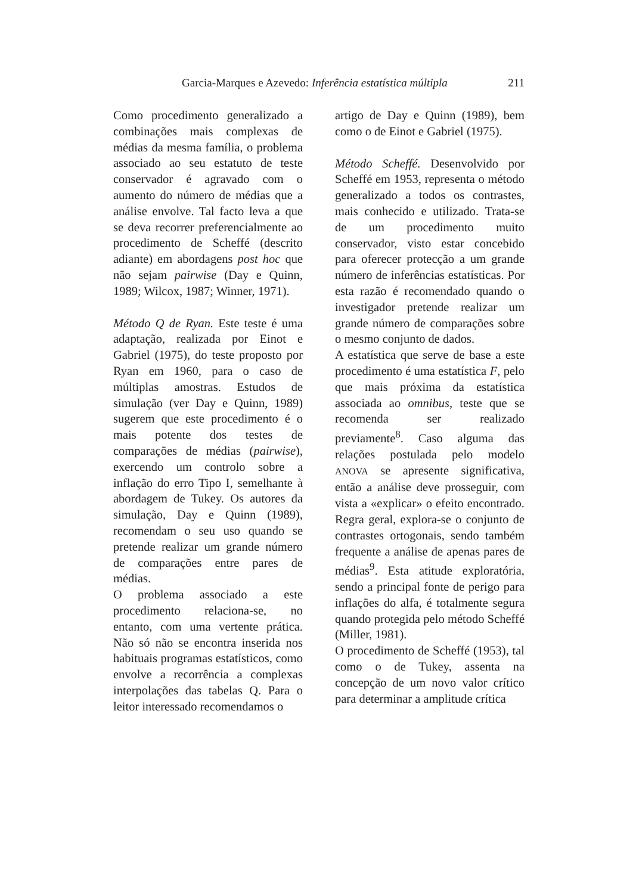Garcia-Marques e Azevedo: Inferência estatística múltipla 211
Como procedimento generalizado a combinações mais complexas de médias da mesma família, o problema associado ao seu estatuto de teste conservador é agravado com o aumento do número de médias que a análise envolve. Tal facto leva a que se deva recorrer preferencialmente ao procedimento de Scheffé (descrito adiante) em abordagens post hoc que não sejam pairwise (Day e Quinn, 1989; Wilcox, 1987; Winner, 1971).
Método Q de Ryan. Este teste é uma adaptação, realizada por Einot e Gabriel (1975), do teste proposto por Ryan em 1960, para o caso de múltiplas amostras. Estudos de simulação (ver Day e Quinn, 1989) sugerem que este procedimento é o mais potente dos testes de comparações de médias (pairwise), exercendo um controlo sobre a inflação do erro Tipo I, semelhante à abordagem de Tukey. Os autores da simulação, Day e Quinn (1989), recomendam o seu uso quando se pretende realizar um grande número de comparações entre pares de médias.
O problema associado a este procedimento relaciona-se, no entanto, com uma vertente prática. Não só não se encontra inserida nos habituais programas estatísticos, como envolve a recorrência a complexas interpolações das tabelas Q. Para o leitor interessado recomendamos o
artigo de Day e Quinn (1989), bem como o de Einot e Gabriel (1975).
Método Scheffé. Desenvolvido por Scheffé em 1953, representa o método generalizado a todos os contrastes, mais conhecido e utilizado. Trata-se de um procedimento muito conservador, visto estar concebido para oferecer protecção a um grande número de inferências estatísticas. Por esta razão é recomendado quando o investigador pretende realizar um grande número de comparações sobre o mesmo conjunto de dados.
A estatística que serve de base a este procedimento é uma estatística F, pelo que mais próxima da estatística associada ao omnibus, teste que se recomenda ser realizado previamente<sup>8</sup>. Caso alguma das relações postulada pelo modelo ANOVA se apresente significativa, então a análise deve prosseguir, com vista a «explicar» o efeito encontrado. Regra geral, explora-se o conjunto de contrastes ortogonais, sendo também frequente a análise de apenas pares de médias<sup>9</sup>. Esta atitude exploratória, sendo a principal fonte de perigo para inflações do alfa, é totalmente segura quando protegida pelo método Scheffé (Miller, 1981).
O procedimento de Scheffé (1953), tal como o de Tukey, assenta na concepção de um novo valor crítico para determinar a amplitude crítica